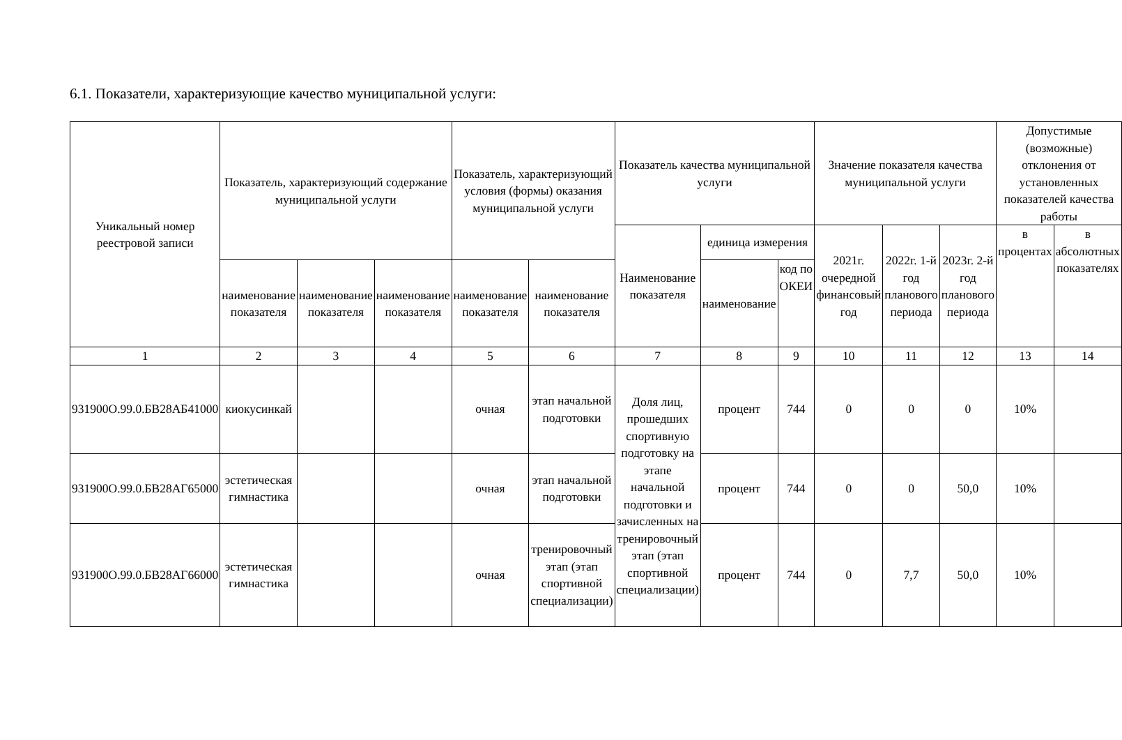6.1. Показатели, характеризующие качество муниципальной услуги:
| Уникальный номер реестровой записи | Показатель, характеризующий содержание муниципальной услуги | | | Показатель, характеризующий условия (формы) оказания муниципальной услуги | | Показатель качества муниципальной услуги | | | Значение показателя качества муниципальной услуги | | | Допустимые (возможные) отклонения от установленных показателей качества работы | |
| --- | --- | --- | --- | --- | --- | --- | --- | --- | --- | --- | --- | --- | --- |
| | | | | | | Наименование показателя | единица измерения | | 2021г. очередной финансовый год | 2022г. 1-й год планового периода | 2023г. 2-й год планового периода | в процентах | в абсолютных показателях |
| | наименование показателя | наименование показателя | наименование показателя | наименование показателя | наименование показателя | | наименование | код по ОКЕИ | | | | | |
| 1 | 2 | 3 | 4 | 5 | 6 | 7 | 8 | 9 | 10 | 11 | 12 | 13 | 14 |
| 931900О.99.0.БВ28АБ41000 | киокусинкай | | | очная | этап начальной подготовки | Доля лиц, прошедших спортивную подготовку на этапе начальной подготовки и зачисленных на тренировочный этап (этап спортивной специализации) | процент | 744 | 0 | 0 | 0 | 10% | |
| 931900О.99.0.БВ28АГ65000 | эстетическая гимнастика | | | очная | этап начальной подготовки | | процент | 744 | 0 | 0 | 50,0 | 10% | |
| 931900О.99.0.БВ28АГ66000 | эстетическая гимнастика | | | очная | тренировочный этап (этап спортивной специализации) | | процент | 744 | 0 | 7,7 | 50,0 | 10% | |